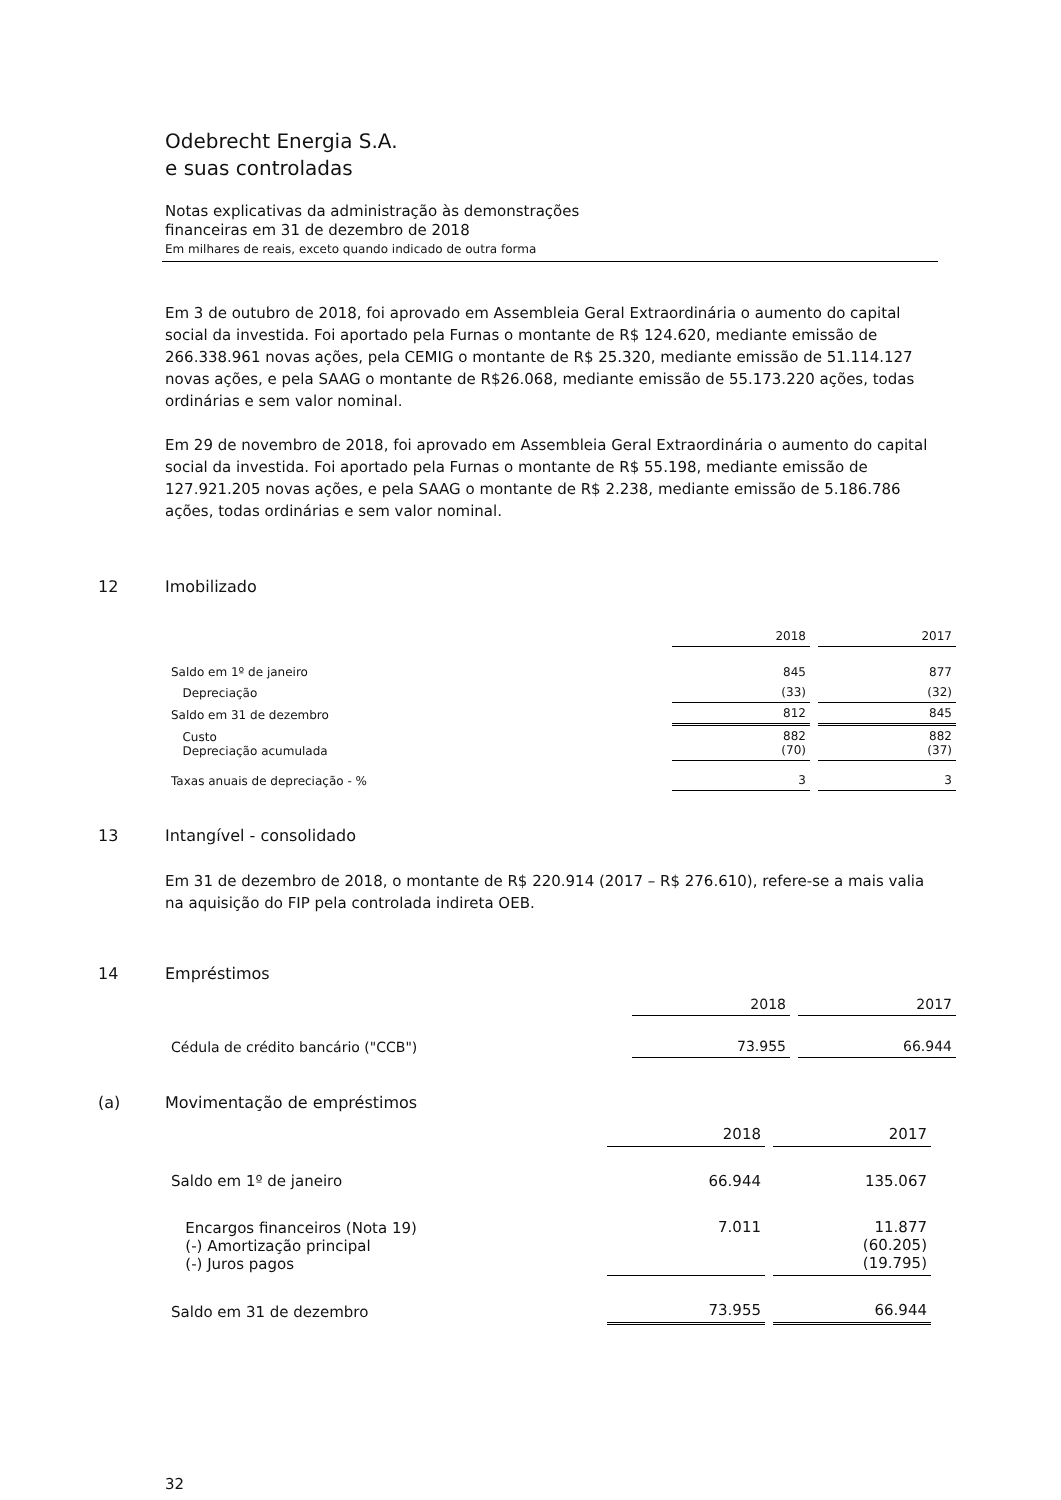Odebrecht Energia S.A.
e suas controladas
Notas explicativas da administração às demonstrações
financeiras em 31 de dezembro de 2018
Em milhares de reais, exceto quando indicado de outra forma
Em 3 de outubro de 2018, foi aprovado em Assembleia Geral Extraordinária o aumento do capital social da investida. Foi aportado pela Furnas o montante de R$ 124.620, mediante emissão de 266.338.961 novas ações, pela CEMIG o montante de R$ 25.320, mediante emissão de 51.114.127 novas ações, e pela SAAG o montante de R$26.068, mediante emissão de 55.173.220 ações, todas ordinárias e sem valor nominal.
Em 29 de novembro de 2018, foi aprovado em Assembleia Geral Extraordinária o aumento do capital social da investida. Foi aportado pela Furnas o montante de R$ 55.198, mediante emissão de 127.921.205 novas ações, e pela SAAG o montante de R$ 2.238, mediante emissão de 5.186.786 ações, todas ordinárias e sem valor nominal.
12 Imobilizado
| | 2018 | 2017 |
| Saldo em 1º de janeiro | 845 | 877 |
| Depreciação | (33) | (32) |
| Saldo em 31 de dezembro | 812 | 845 |
| Custo Depreciação acumulada | 882 (70) | 882 (37) |
| Taxas anuais de depreciação - % | 3 | 3 |
13 Intangível - consolidado
Em 31 de dezembro de 2018, o montante de R$ 220.914 (2017 – R$ 276.610), refere-se a mais valia na aquisição do FIP pela controlada indireta OEB.
14 Empréstimos
| | 2018 | 2017 |
| Cédula de crédito bancário ("CCB") | 73.955 | 66.944 |
(a) Movimentação de empréstimos
| | 2018 | 2017 |
| Saldo em 1º de janeiro | 66.944 | 135.067 |
| Encargos financeiros (Nota 19) (-) Amortização principal (-) Juros pagos | 7.011 | 11.877 (60.205) (19.795) |
| Saldo em 31 de dezembro | 73.955 | 66.944 |
32